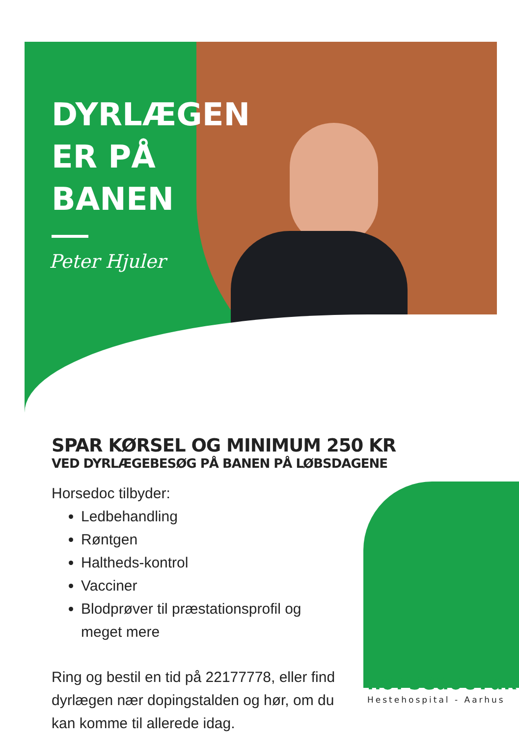DYRLÆGEN
ER PÅ
BANEN
Peter Hjuler
SPAR KØRSEL OG MINIMUM 250 KR
VED DYRLÆGEBESØG PÅ BANEN PÅ LØBSDAGENE
Horsedoc tilbyder:
Ledbehandling
Røntgen
Haltheds-kontrol
Vacciner
Blodprøver til præstationsprofil og meget mere
Ring og bestil en tid på 22177778, eller find dyrlægen nær dopingstalden og hør, om du kan komme til allerede idag.
Horsedoc.dk
Hestehospital - Aarhus